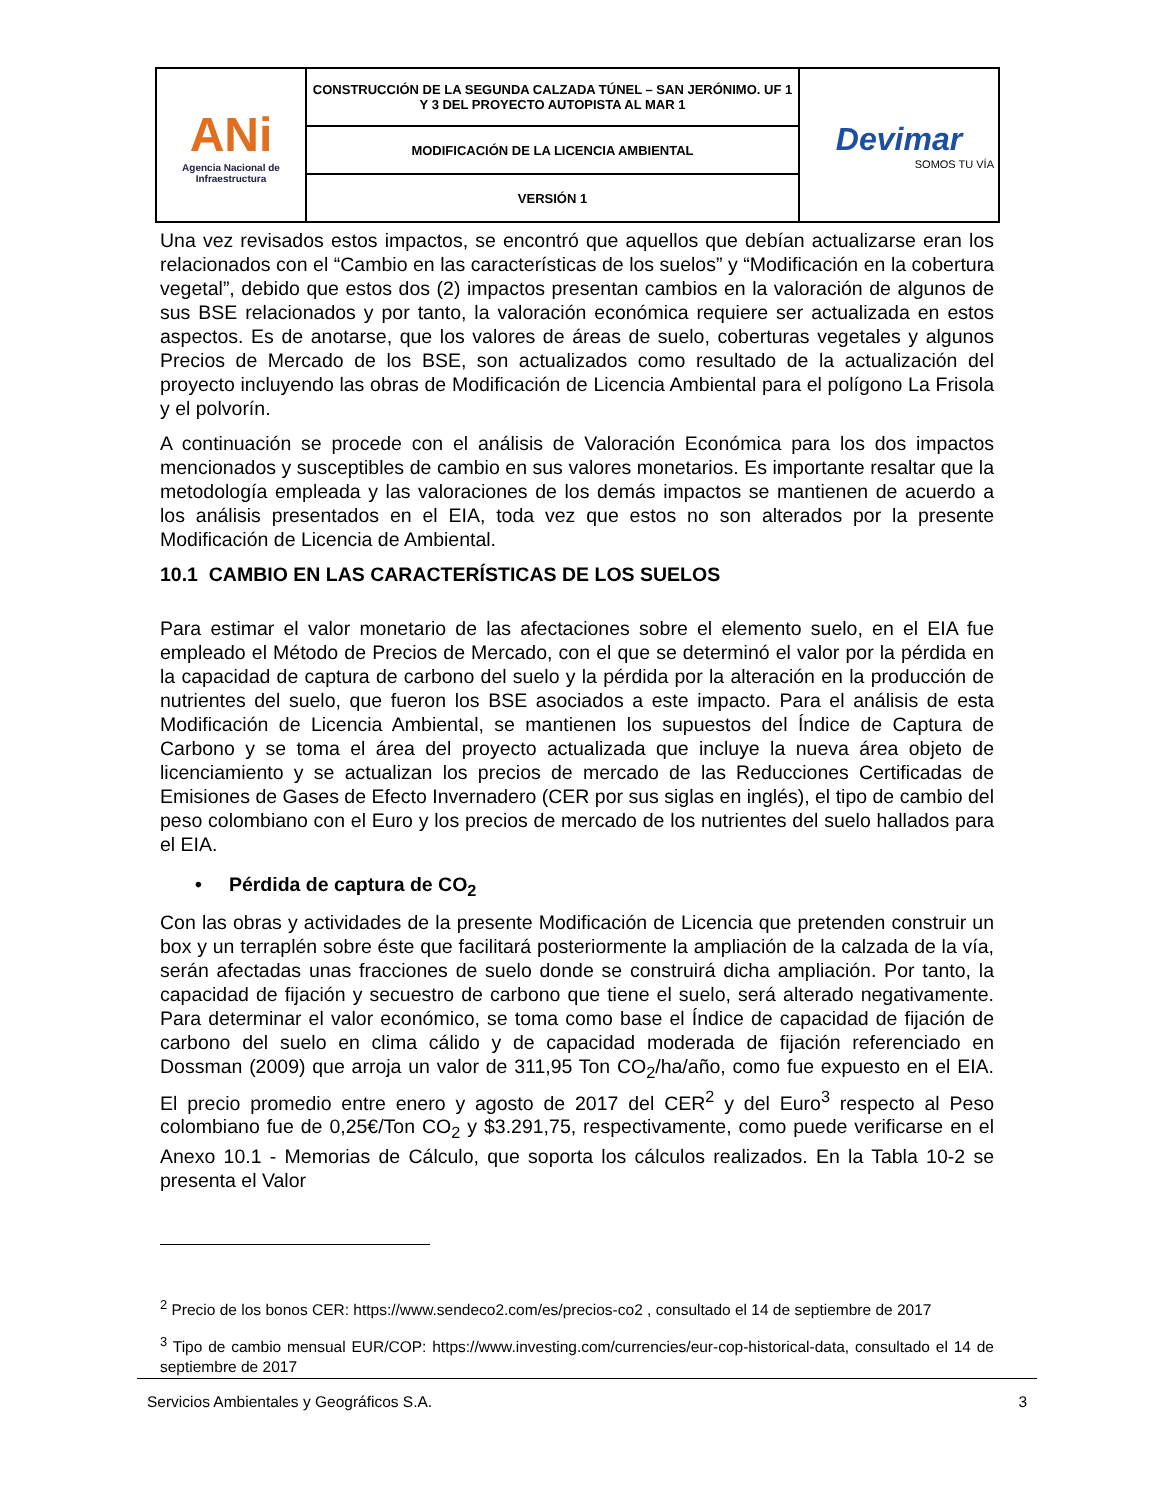| ANi Agencia Nacional de Infraestructura | CONSTRUCCIÓN DE LA SEGUNDA CALZADA TÚNEL – SAN JERÓNIMO. UF 1 Y 3 DEL PROYECTO AUTOPISTA AL MAR 1 | Devimar SOMOS TU VÍA |
| | MODIFICACIÓN DE LA LICENCIA AMBIENTAL | |
| | VERSIÓN 1 | |
Una vez revisados estos impactos, se encontró que aquellos que debían actualizarse eran los relacionados con el “Cambio en las características de los suelos” y “Modificación en la cobertura vegetal”, debido que estos dos (2) impactos presentan cambios en la valoración de algunos de sus BSE relacionados y por tanto, la valoración económica requiere ser actualizada en estos aspectos. Es de anotarse, que los valores de áreas de suelo, coberturas vegetales y algunos Precios de Mercado de los BSE, son actualizados como resultado de la actualización del proyecto incluyendo las obras de Modificación de Licencia Ambiental para el polígono La Frisola y el polvorín.
A continuación se procede con el análisis de Valoración Económica para los dos impactos mencionados y susceptibles de cambio en sus valores monetarios. Es importante resaltar que la metodología empleada y las valoraciones de los demás impactos se mantienen de acuerdo a los análisis presentados en el EIA, toda vez que estos no son alterados por la presente Modificación de Licencia de Ambiental.
10.1 CAMBIO EN LAS CARACTERÍSTICAS DE LOS SUELOS
Para estimar el valor monetario de las afectaciones sobre el elemento suelo, en el EIA fue empleado el Método de Precios de Mercado, con el que se determinó el valor por la pérdida en la capacidad de captura de carbono del suelo y la pérdida por la alteración en la producción de nutrientes del suelo, que fueron los BSE asociados a este impacto. Para el análisis de esta Modificación de Licencia Ambiental, se mantienen los supuestos del Índice de Captura de Carbono y se toma el área del proyecto actualizada que incluye la nueva área objeto de licenciamiento y se actualizan los precios de mercado de las Reducciones Certificadas de Emisiones de Gases de Efecto Invernadero (CER por sus siglas en inglés), el tipo de cambio del peso colombiano con el Euro y los precios de mercado de los nutrientes del suelo hallados para el EIA.
• Pérdida de captura de CO<sub>2</sub>
Con las obras y actividades de la presente Modificación de Licencia que pretenden construir un box y un terraplén sobre éste que facilitará posteriormente la ampliación de la calzada de la vía, serán afectadas unas fracciones de suelo donde se construirá dicha ampliación. Por tanto, la capacidad de fijación y secuestro de carbono que tiene el suelo, será alterado negativamente. Para determinar el valor económico, se toma como base el Índice de capacidad de fijación de carbono del suelo en clima cálido y de capacidad moderada de fijación referenciado en Dossman (2009) que arroja un valor de 311,95 Ton CO<sub>2</sub>/ha/año, como fue expuesto en el EIA. El precio promedio entre enero y agosto de 2017 del CER<sup>2</sup> y del Euro<sup>3</sup> respecto al Peso colombiano fue de 0,25€/Ton CO<sub>2</sub> y $3.291,75, respectivamente, como puede verificarse en el Anexo 10.1 - Memorias de Cálculo, que soporta los cálculos realizados. En la Tabla 10-2 se presenta el Valor
<sup>2</sup> Precio de los bonos CER: https://www.sendeco2.com/es/precios-co2 , consultado el 14 de septiembre de 2017
<sup>3</sup> Tipo de cambio mensual EUR/COP: https://www.investing.com/currencies/eur-cop-historical-data, consultado el 14 de septiembre de 2017
Servicios Ambientales y Geográficos S.A. 3